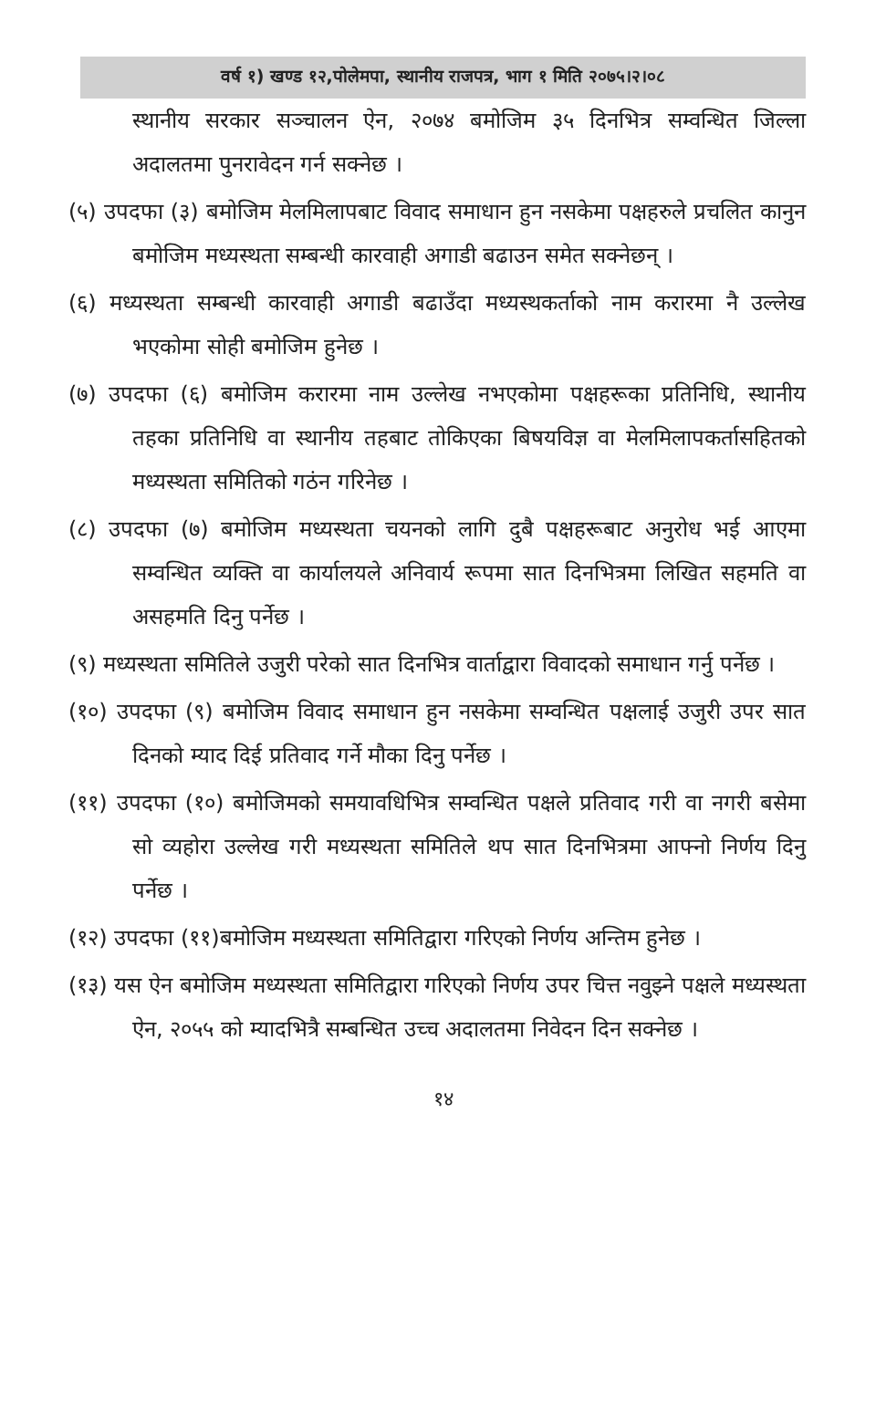वर्ष १) खण्ड १२,पोलेमपा, स्थानीय राजपत्र, भाग १ मिति २०७५।२।०८
स्थानीय सरकार सञ्चालन ऐन, २०७४ बमोजिम ३५ दिनभित्र सम्वन्धित जिल्ला अदालतमा पुनरावेदन गर्न सक्नेछ ।
(५) उपदफा (३) बमोजिम मेलमिलापबाट विवाद समाधान हुन नसकेमा पक्षहरुले प्रचलित कानुन बमोजिम मध्यस्थता सम्बन्धी कारवाही अगाडी बढाउन समेत सक्नेछन् ।
(६) मध्यस्थता सम्बन्धी कारवाही अगाडी बढाउँदा मध्यस्थकर्ताको नाम करारमा नै उल्लेख भएकोमा सोही बमोजिम हुनेछ ।
(७) उपदफा (६) बमोजिम करारमा नाम उल्लेख नभएकोमा पक्षहरूका प्रतिनिधि, स्थानीय तहका प्रतिनिधि वा स्थानीय तहबाट तोकिएका बिषयविज्ञ वा मेलमिलापकर्तासहितको मध्यस्थता समितिको गठंन गरिनेछ ।
(८) उपदफा (७) बमोजिम मध्यस्थता चयनको लागि दुबै पक्षहरूबाट अनुरोध भई आएमा सम्वन्धित व्यक्ति वा कार्यालयले अनिवार्य रूपमा सात दिनभित्रमा लिखित सहमति वा असहमति दिनु पर्नेछ ।
(९) मध्यस्थता समितिले उजुरी परेको सात दिनभित्र वार्ताद्वारा विवादको समाधान गर्नु पर्नेछ ।
(१०) उपदफा (९) बमोजिम विवाद समाधान हुन नसकेमा सम्वन्धित पक्षलाई उजुरी उपर सात दिनको म्याद दिई प्रतिवाद गर्ने मौका दिनु पर्नेछ ।
(११) उपदफा (१०) बमोजिमको समयावधिभित्र सम्वन्धित पक्षले प्रतिवाद गरी वा नगरी बसेमा सो व्यहोरा उल्लेख गरी मध्यस्थता समितिले थप सात दिनभित्रमा आफ्नो निर्णय दिनु पर्नेछ ।
(१२) उपदफा (११)बमोजिम मध्यस्थता समितिद्वारा गरिएको निर्णय अन्तिम हुनेछ ।
(१३) यस ऐन बमोजिम मध्यस्थता समितिद्वारा गरिएको निर्णय उपर चित्त नवुझ्ने पक्षले मध्यस्थता ऐन, २०५५ को म्यादभित्रै सम्बन्धित उच्च अदालतमा निवेदन दिन सक्नेछ ।
१४